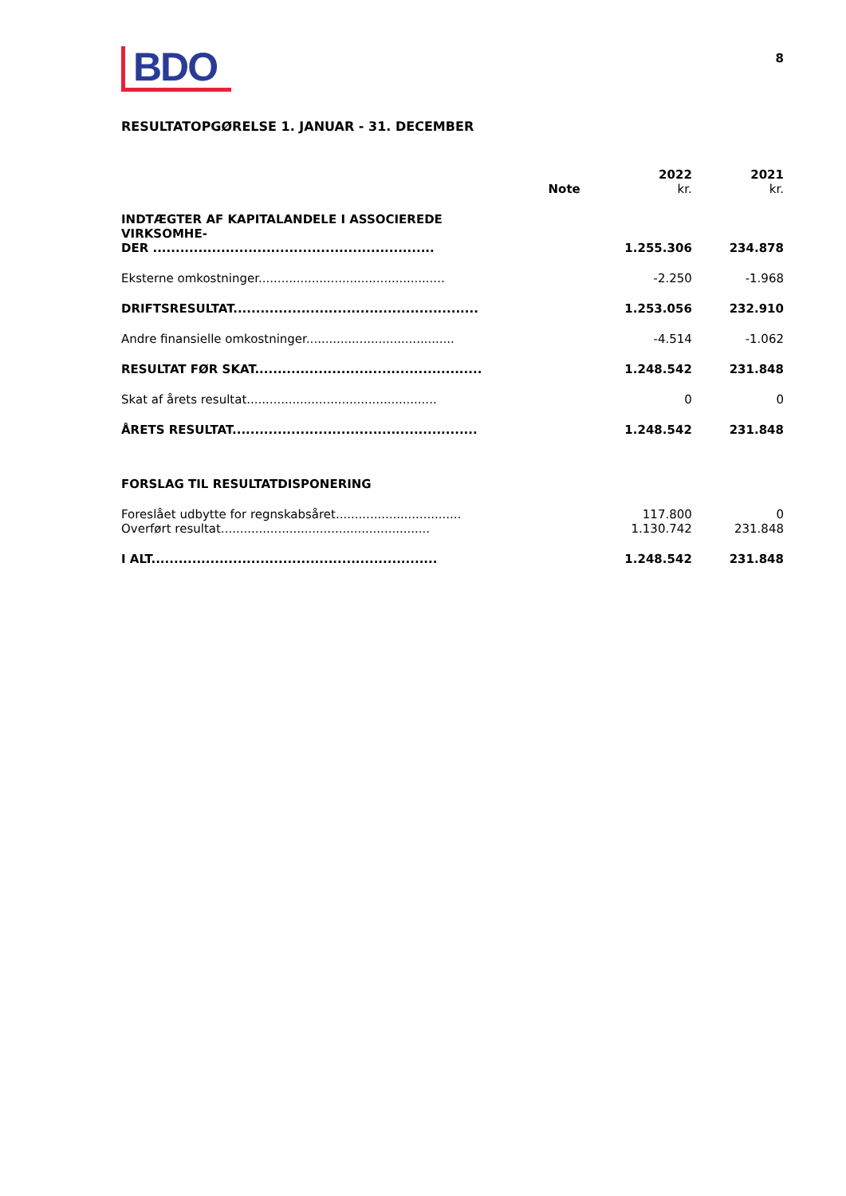BDO
8
RESULTATOPGØRELSE 1. JANUAR - 31. DECEMBER
| | Note | 2022 kr. | 2021 kr. |
| --- | --- | --- | --- |
| INDTÆGTER AF KAPITALANDELE I ASSOCIEREDE VIRKSOMHE- DER .............................................................. | | 1.255.306 | 234.878 |
| Eksterne omkostninger................................................. | | -2.250 | -1.968 |
| DRIFTSRESULTAT...................................................... | | 1.253.056 | 232.910 |
| Andre finansielle omkostninger....................................... | | -4.514 | -1.062 |
| RESULTAT FØR SKAT.................................................. | | 1.248.542 | 231.848 |
| Skat af årets resultat.................................................. | | 0 | 0 |
| ÅRETS RESULTAT...................................................... | | 1.248.542 | 231.848 |
| FORSLAG TIL RESULTATDISPONERING | | | |
| Foreslået udbytte for regnskabsåret................................. | | 117.800 | 0 |
| Overført resultat....................................................... | | 1.130.742 | 231.848 |
| I ALT............................................................... | | 1.248.542 | 231.848 |